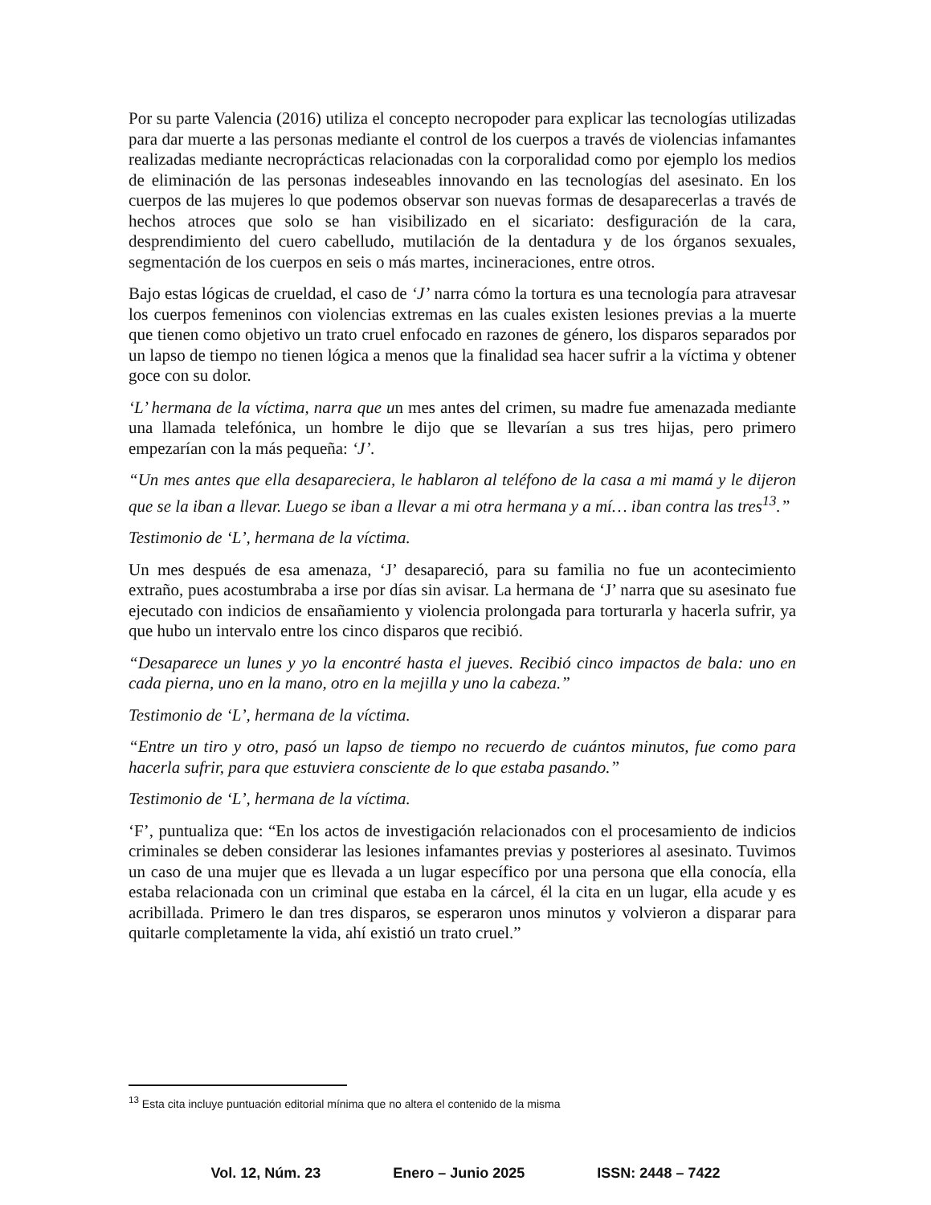Por su parte Valencia (2016) utiliza el concepto necropoder para explicar las tecnologías utilizadas para dar muerte a las personas mediante el control de los cuerpos a través de violencias infamantes realizadas mediante necroprácticas relacionadas con la corporalidad como por ejemplo los medios de eliminación de las personas indeseables innovando en las tecnologías del asesinato. En los cuerpos de las mujeres lo que podemos observar son nuevas formas de desaparecerlas a través de hechos atroces que solo se han visibilizado en el sicariato: desfiguración de la cara, desprendimiento del cuero cabelludo, mutilación de la dentadura y de los órganos sexuales, segmentación de los cuerpos en seis o más martes, incineraciones, entre otros.
Bajo estas lógicas de crueldad, el caso de ‘J’ narra cómo la tortura es una tecnología para atravesar los cuerpos femeninos con violencias extremas en las cuales existen lesiones previas a la muerte que tienen como objetivo un trato cruel enfocado en razones de género, los disparos separados por un lapso de tiempo no tienen lógica a menos que la finalidad sea hacer sufrir a la víctima y obtener goce con su dolor.
‘L’ hermana de la víctima, narra que un mes antes del crimen, su madre fue amenazada mediante una llamada telefónica, un hombre le dijo que se llevarían a sus tres hijas, pero primero empezarían con la más pequeña: ‘J’.
“Un mes antes que ella desapareciera, le hablaron al teléfono de la casa a mi mamá y le dijeron que se la iban a llevar. Luego se iban a llevar a mi otra hermana y a mí… iban contra las tres<sup>13</sup>.”
Testimonio de ‘L’, hermana de la víctima.
Un mes después de esa amenaza, ‘J’ desapareció, para su familia no fue un acontecimiento extraño, pues acostumbraba a irse por días sin avisar. La hermana de ‘J’ narra que su asesinato fue ejecutado con indicios de ensañamiento y violencia prolongada para torturarla y hacerla sufrir, ya que hubo un intervalo entre los cinco disparos que recibió.
“Desaparece un lunes y yo la encontré hasta el jueves. Recibió cinco impactos de bala: uno en cada pierna, uno en la mano, otro en la mejilla y uno la cabeza.”
Testimonio de ‘L’, hermana de la víctima.
“Entre un tiro y otro, pasó un lapso de tiempo no recuerdo de cuántos minutos, fue como para hacerla sufrir, para que estuviera consciente de lo que estaba pasando.”
Testimonio de ‘L’, hermana de la víctima.
‘F’, puntualiza que: “En los actos de investigación relacionados con el procesamiento de indicios criminales se deben considerar las lesiones infamantes previas y posteriores al asesinato. Tuvimos un caso de una mujer que es llevada a un lugar específico por una persona que ella conocía, ella estaba relacionada con un criminal que estaba en la cárcel, él la cita en un lugar, ella acude y es acribillada. Primero le dan tres disparos, se esperaron unos minutos y volvieron a disparar para quitarle completamente la vida, ahí existió un trato cruel.”
<sup>13</sup> Esta cita incluye puntuación editorial mínima que no altera el contenido de la misma
Vol. 12, Núm. 23 Enero – Junio 2025 ISSN: 2448 – 7422